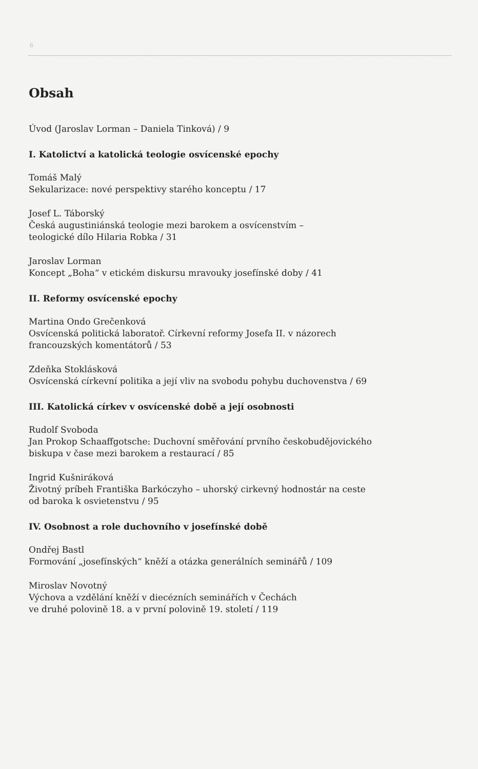6
Obsah
Úvod (Jaroslav Lorman – Daniela Tinková) / 9
I. Katolictví a katolická teologie osvícenské epochy
Tomáš Malý
Sekularizace: nové perspektivy starého konceptu / 17
Josef L. Táborský
Česká augustiniánská teologie mezi barokem a osvícenstvím –
teologické dílo Hilaria Robka / 31
Jaroslav Lorman
Koncept „Boha“ v etickém diskursu mravouky josefínské doby / 41
II. Reformy osvícenské epochy
Martina Ondo Grečenková
Osvícenská politická laboratoř. Církevní reformy Josefa II. v názorech
francouzských komentátorů / 53
Zdeňka Stoklásková
Osvícenská církevní politika a její vliv na svobodu pohybu duchovenstva / 69
III. Katolická církev v osvícenské době a její osobnosti
Rudolf Svoboda
Jan Prokop Schaaffgotsche: Duchovní směřování prvního českobudějovického
biskupa v čase mezi barokem a restaurací / 85
Ingrid Kušniráková
Životný príbeh Františka Barkóczyho – uhorský cirkevný hodnostár na ceste
od baroka k osvietenstvu / 95
IV. Osobnost a role duchovního v josefínské době
Ondřej Bastl
Formování „josefínských“ kněží a otázka generálních seminářů / 109
Miroslav Novotný
Výchova a vzdělání kněží v diecézních seminářích v Čechách
ve druhé polovině 18. a v první polovině 19. století / 119